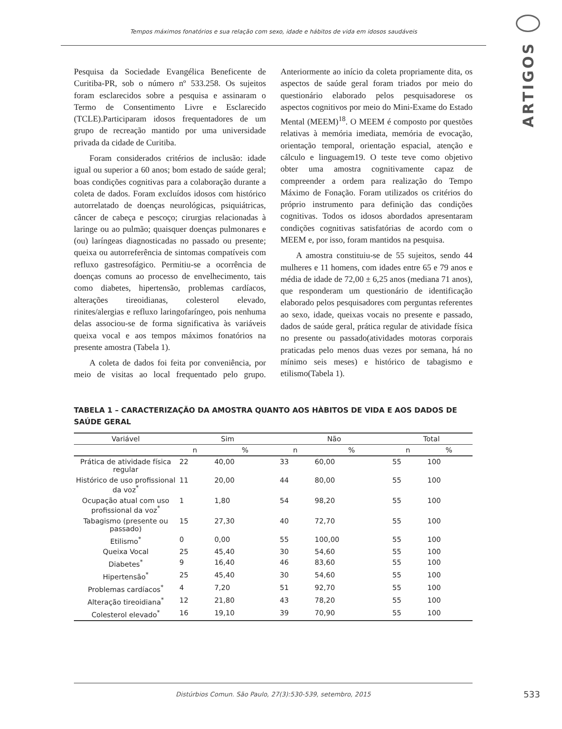Tempos máximos fonatórios e sua relação com sexo, idade e hábitos de vida em idosos saudáveis
ARTIGOS
Pesquisa da Sociedade Evangélica Beneficente de Curitiba-PR, sob o número nº 533.258. Os sujeitos foram esclarecidos sobre a pesquisa e assinaram o Termo de Consentimento Livre e Esclarecido (TCLE).Participaram idosos frequentadores de um grupo de recreação mantido por uma universidade privada da cidade de Curitiba.
Foram considerados critérios de inclusão: idade igual ou superior a 60 anos; bom estado de saúde geral; boas condições cognitivas para a colaboração durante a coleta de dados. Foram excluídos idosos com histórico autorrelatado de doenças neurológicas, psiquiátricas, câncer de cabeça e pescoço; cirurgias relacionadas à laringe ou ao pulmão; quaisquer doenças pulmonares e (ou) laríngeas diagnosticadas no passado ou presente; queixa ou autorreferência de sintomas compatíveis com refluxo gastresofágico. Permitiu-se a ocorrência de doenças comuns ao processo de envelhecimento, tais como diabetes, hipertensão, problemas cardíacos, alterações tireoidianas, colesterol elevado, rinites/alergias e refluxo laringofaríngeo, pois nenhuma delas associou-se de forma significativa às variáveis queixa vocal e aos tempos máximos fonatórios na presente amostra (Tabela 1).
A coleta de dados foi feita por conveniência, por meio de visitas ao local frequentado pelo grupo. Anteriormente ao início da coleta propriamente dita, os aspectos de saúde geral foram triados por meio do questionário elaborado pelos pesquisadorese os aspectos cognitivos por meio do Mini-Exame do Estado Mental (MEEM)<sup>18</sup>. O MEEM é composto por questões relativas à memória imediata, memória de evocação, orientação temporal, orientação espacial, atenção e cálculo e linguagem19. O teste teve como objetivo obter uma amostra cognitivamente capaz de compreender a ordem para realização do Tempo Máximo de Fonação. Foram utilizados os critérios do próprio instrumento para definição das condições cognitivas. Todos os idosos abordados apresentaram condições cognitivas satisfatórias de acordo com o MEEM e, por isso, foram mantidos na pesquisa.
A amostra constituiu-se de 55 sujeitos, sendo 44 mulheres e 11 homens, com idades entre 65 e 79 anos e média de idade de 72,00 ± 6,25 anos (mediana 71 anos), que responderam um questionário de identificação elaborado pelos pesquisadores com perguntas referentes ao sexo, idade, queixas vocais no presente e passado, dados de saúde geral, prática regular de atividade física no presente ou passado(atividades motoras corporais praticadas pelo menos duas vezes por semana, há no mínimo seis meses) e histórico de tabagismo e etilismo(Tabela 1).
TABELA 1 – CARACTERIZAÇÃO DA AMOSTRA QUANTO AOS HÀBITOS DE VIDA E AOS DADOS DE SAÚDE GERAL
| Variável | Sim | | Não | | Total | |
| --- | --- | --- | --- | --- | --- | --- |
| | n | % | n | % | n | % |
| Prática de atividade física regular | 22 | 40,00 | 33 | 60,00 | 55 | 100 |
| Histórico de uso profissional da voz<sup>*</sup> | 11 | 20,00 | 44 | 80,00 | 55 | 100 |
| Ocupação atual com uso profissional da voz<sup>*</sup> | 1 | 1,80 | 54 | 98,20 | 55 | 100 |
| Tabagismo (presente ou passado) | 15 | 27,30 | 40 | 72,70 | 55 | 100 |
| Etilismo<sup>*</sup> | 0 | 0,00 | 55 | 100,00 | 55 | 100 |
| Queixa Vocal | 25 | 45,40 | 30 | 54,60 | 55 | 100 |
| Diabetes<sup>*</sup> | 9 | 16,40 | 46 | 83,60 | 55 | 100 |
| Hipertensão<sup>*</sup> | 25 | 45,40 | 30 | 54,60 | 55 | 100 |
| Problemas cardíacos<sup>*</sup> | 4 | 7,20 | 51 | 92,70 | 55 | 100 |
| Alteração tireoidiana<sup>*</sup> | 12 | 21,80 | 43 | 78,20 | 55 | 100 |
| Colesterol elevado<sup>*</sup> | 16 | 19,10 | 39 | 70,90 | 55 | 100 |
Distúrbios Comun. São Paulo, 27(3):530-539, setembro, 2015
533